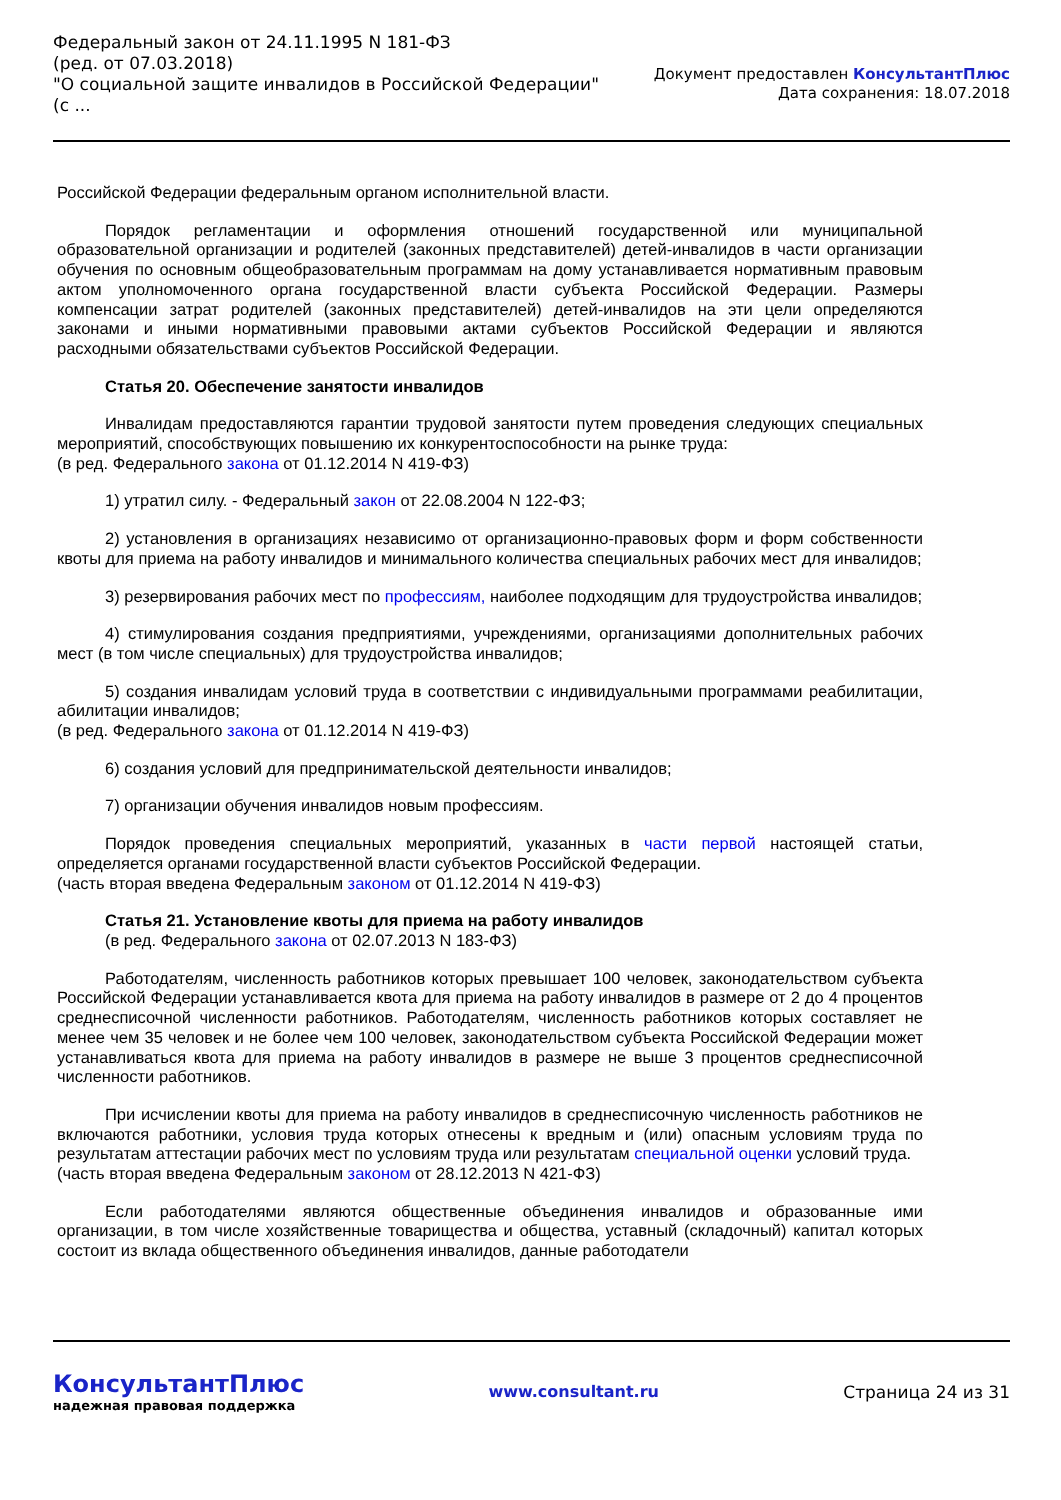Федеральный закон от 24.11.1995 N 181-ФЗ
(ред. от 07.03.2018)
"О социальной защите инвалидов в Российской Федерации"
(с ...
Документ предоставлен КонсультантПлюс
Дата сохранения: 18.07.2018
Российской Федерации федеральным органом исполнительной власти.
Порядок регламентации и оформления отношений государственной или муниципальной образовательной организации и родителей (законных представителей) детей-инвалидов в части организации обучения по основным общеобразовательным программам на дому устанавливается нормативным правовым актом уполномоченного органа государственной власти субъекта Российской Федерации. Размеры компенсации затрат родителей (законных представителей) детей-инвалидов на эти цели определяются законами и иными нормативными правовыми актами субъектов Российской Федерации и являются расходными обязательствами субъектов Российской Федерации.
Статья 20. Обеспечение занятости инвалидов
Инвалидам предоставляются гарантии трудовой занятости путем проведения следующих специальных мероприятий, способствующих повышению их конкурентоспособности на рынке труда:
(в ред. Федерального закона от 01.12.2014 N 419-ФЗ)
1) утратил силу. - Федеральный закон от 22.08.2004 N 122-ФЗ;
2) установления в организациях независимо от организационно-правовых форм и форм собственности квоты для приема на работу инвалидов и минимального количества специальных рабочих мест для инвалидов;
3) резервирования рабочих мест по профессиям, наиболее подходящим для трудоустройства инвалидов;
4) стимулирования создания предприятиями, учреждениями, организациями дополнительных рабочих мест (в том числе специальных) для трудоустройства инвалидов;
5) создания инвалидам условий труда в соответствии с индивидуальными программами реабилитации, абилитации инвалидов;
(в ред. Федерального закона от 01.12.2014 N 419-ФЗ)
6) создания условий для предпринимательской деятельности инвалидов;
7) организации обучения инвалидов новым профессиям.
Порядок проведения специальных мероприятий, указанных в части первой настоящей статьи, определяется органами государственной власти субъектов Российской Федерации.
(часть вторая введена Федеральным законом от 01.12.2014 N 419-ФЗ)
Статья 21. Установление квоты для приема на работу инвалидов
(в ред. Федерального закона от 02.07.2013 N 183-ФЗ)
Работодателям, численность работников которых превышает 100 человек, законодательством субъекта Российской Федерации устанавливается квота для приема на работу инвалидов в размере от 2 до 4 процентов среднесписочной численности работников. Работодателям, численность работников которых составляет не менее чем 35 человек и не более чем 100 человек, законодательством субъекта Российской Федерации может устанавливаться квота для приема на работу инвалидов в размере не выше 3 процентов среднесписочной численности работников.
При исчислении квоты для приема на работу инвалидов в среднесписочную численность работников не включаются работники, условия труда которых отнесены к вредным и (или) опасным условиям труда по результатам аттестации рабочих мест по условиям труда или результатам специальной оценки условий труда.
(часть вторая введена Федеральным законом от 28.12.2013 N 421-ФЗ)
Если работодателями являются общественные объединения инвалидов и образованные ими организации, в том числе хозяйственные товарищества и общества, уставный (складочный) капитал которых состоит из вклада общественного объединения инвалидов, данные работодатели
КонсультантПлюс
надежная правовая поддержка
www.consultant.ru Страница 24 из 31